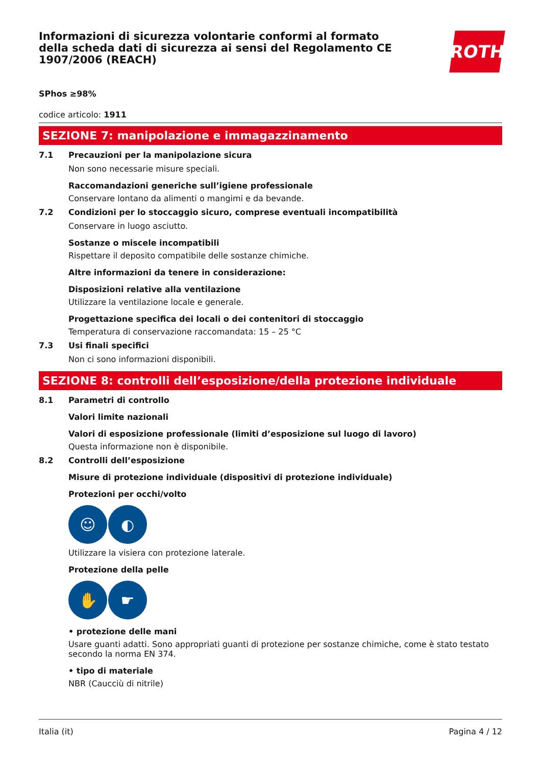Informazioni di sicurezza volontarie conformi al formato della scheda dati di sicurezza ai sensi del Regolamento CE 1907/2006 (REACH)
ROTH
SPhos ≥98%
codice articolo: 1911
SEZIONE 7: manipolazione e immagazzinamento
7.1 Precauzioni per la manipolazione sicura
Non sono necessarie misure speciali.
Raccomandazioni generiche sull’igiene professionale
Conservare lontano da alimenti o mangimi e da bevande.
7.2 Condizioni per lo stoccaggio sicuro, comprese eventuali incompatibilità
Conservare in luogo asciutto.
Sostanze o miscele incompatibili
Rispettare il deposito compatibile delle sostanze chimiche.
Altre informazioni da tenere in considerazione:
Disposizioni relative alla ventilazione
Utilizzare la ventilazione locale e generale.
Progettazione specifica dei locali o dei contenitori di stoccaggio
Temperatura di conservazione raccomandata: 15 – 25 °C
7.3 Usi finali specifici
Non ci sono informazioni disponibili.
SEZIONE 8: controlli dell’esposizione/della protezione individuale
8.1 Parametri di controllo
Valori limite nazionali
Valori di esposizione professionale (limiti d’esposizione sul luogo di lavoro)
Questa informazione non è disponibile.
8.2 Controlli dell’esposizione
Misure di protezione individuale (dispositivi di protezione individuale)
Protezioni per occhi/volto
☺ ◐
Utilizzare la visiera con protezione laterale.
Protezione della pelle
✋ ☛
• protezione delle mani
Usare guanti adatti. Sono appropriati guanti di protezione per sostanze chimiche, come è stato testato secondo la norma EN 374.
• tipo di materiale
NBR (Caucciù di nitrile)
Italia (it) Pagina 4 / 12